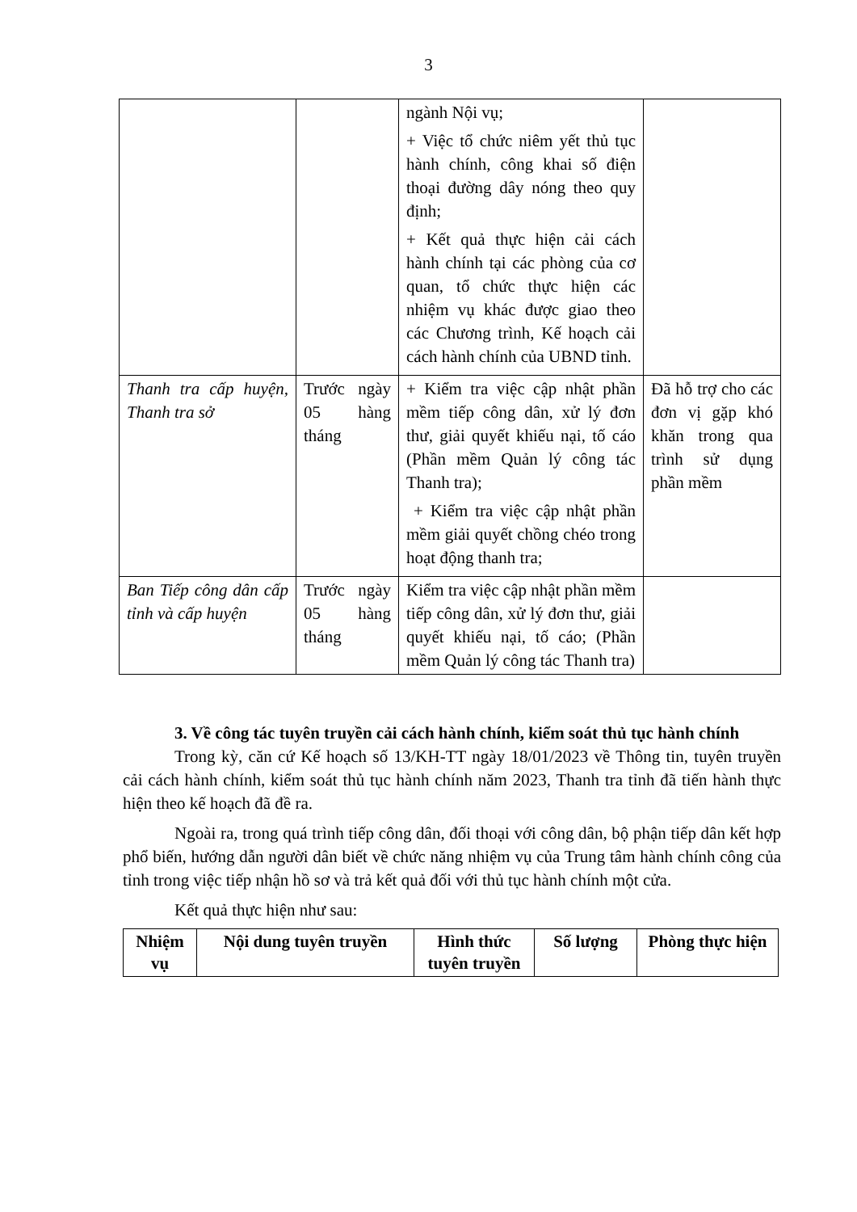3
| | | ngành Nội vụ; + Việc tổ chức niêm yết thủ tục hành chính, công khai số điện thoại đường dây nóng theo quy định; + Kết quả thực hiện cải cách hành chính tại các phòng của cơ quan, tổ chức thực hiện các nhiệm vụ khác được giao theo các Chương trình, Kế hoạch cải cách hành chính của UBND tỉnh. | |
| Thanh tra cấp huyện, Thanh tra sở | Trước ngày 05 hàng tháng | + Kiểm tra việc cập nhật phần mềm tiếp công dân, xử lý đơn thư, giải quyết khiếu nại, tố cáo (Phần mềm Quản lý công tác Thanh tra); + Kiểm tra việc cập nhật phần mềm giải quyết chồng chéo trong hoạt động thanh tra; | Đã hỗ trợ cho các đơn vị gặp khó khăn trong qua trình sử dụng phần mềm |
| Ban Tiếp công dân cấp tỉnh và cấp huyện | Trước ngày 05 hàng tháng | Kiểm tra việc cập nhật phần mềm tiếp công dân, xử lý đơn thư, giải quyết khiếu nại, tố cáo; (Phần mềm Quản lý công tác Thanh tra) | |
3. Về công tác tuyên truyền cải cách hành chính, kiểm soát thủ tục hành chính
Trong kỳ, căn cứ Kế hoạch số 13/KH-TT ngày 18/01/2023 về Thông tin, tuyên truyền cải cách hành chính, kiểm soát thủ tục hành chính năm 2023, Thanh tra tỉnh đã tiến hành thực hiện theo kế hoạch đã đề ra.
Ngoài ra, trong quá trình tiếp công dân, đối thoại với công dân, bộ phận tiếp dân kết hợp phổ biến, hướng dẫn người dân biết về chức năng nhiệm vụ của Trung tâm hành chính công của tỉnh trong việc tiếp nhận hồ sơ và trả kết quả đối với thủ tục hành chính một cửa.
Kết quả thực hiện như sau:
| Nhiệm vụ | Nội dung tuyên truyền | Hình thức tuyên truyền | Số lượng | Phòng thực hiện |
| --- | --- | --- | --- | --- |